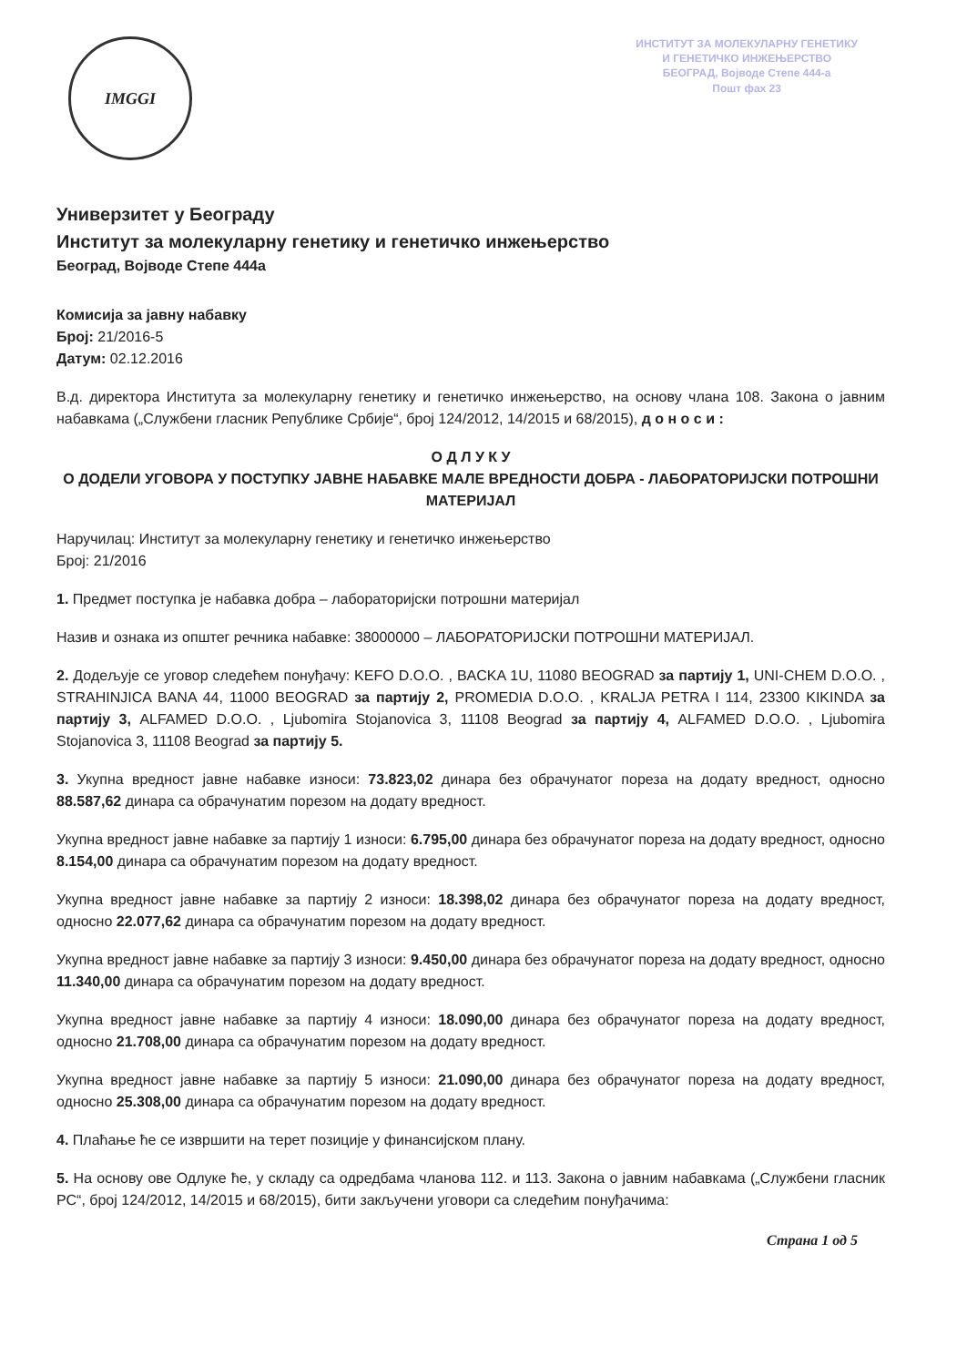IMGGI
ИНСТИТУТ ЗА МОЛЕКУЛАРНУ ГЕНЕТИКУ
И ГЕНЕТИЧКО ИНЖЕЊЕРСТВО
БЕОГРАД, Војводе Степе 444-а
Пошт фах 23
Универзитет у Београду
Институт за молекуларну генетику и генетичко инжењерство
Београд, Војводе Степе 444а
Комисија за јавну набавку
Број: 21/2016-5
Датум: 02.12.2016
В.д. директора Института за молекуларну генетику и генетичко инжењерство, на основу члана 108. Закона о јавним набавкама („Службени гласник Републике Србије“, број 124/2012, 14/2015 и 68/2015), д о н о с и :
О Д Л У К У
О ДОДЕЛИ УГОВОРА У ПОСТУПКУ ЈАВНЕ НАБАВКЕ МАЛЕ ВРЕДНОСТИ ДОБРА - ЛАБОРАТОРИЈСКИ ПОТРОШНИ МАТЕРИЈАЛ
Наручилац: Институт за молекуларну генетику и генетичко инжењерство
Број: 21/2016
1. Предмет поступка је набавка добра – лабораторијски потрошни материјал
Назив и ознака из општег речника набавке: 38000000 – ЛАБОРАТОРИЈСКИ ПОТРОШНИ МАТЕРИЈАЛ.
2. Додељује се уговор следећем понуђачу: KEFO D.O.O. , BACKA 1U, 11080 BEOGRAD за партију 1, UNI-CHEM D.O.O. , STRAHINJICA BANA 44, 11000 BEOGRAD за партију 2, PROMEDIA D.O.O. , KRALJA PETRA I 114, 23300 KIKINDA за партију 3, ALFAMED D.O.O. , Ljubomira Stojanovica 3, 11108 Beograd за партију 4, ALFAMED D.O.O. , Ljubomira Stojanovica 3, 11108 Beograd за партију 5.
3. Укупна вредност јавне набавке износи: 73.823,02 динара без обрачунатог пореза на додату вредност, односно 88.587,62 динара са обрачунатим порезом на додату вредност.
Укупна вредност јавне набавке за партију 1 износи: 6.795,00 динара без обрачунатог пореза на додату вредност, односно 8.154,00 динара са обрачунатим порезом на додату вредност.
Укупна вредност јавне набавке за партију 2 износи: 18.398,02 динара без обрачунатог пореза на додату вредност, односно 22.077,62 динара са обрачунатим порезом на додату вредност.
Укупна вредност јавне набавке за партију 3 износи: 9.450,00 динара без обрачунатог пореза на додату вредност, односно 11.340,00 динара са обрачунатим порезом на додату вредност.
Укупна вредност јавне набавке за партију 4 износи: 18.090,00 динара без обрачунатог пореза на додату вредност, односно 21.708,00 динара са обрачунатим порезом на додату вредност.
Укупна вредност јавне набавке за партију 5 износи: 21.090,00 динара без обрачунатог пореза на додату вредност, односно 25.308,00 динара са обрачунатим порезом на додату вредност.
4. Плаћање ће се извршити на терет позиције у финансијском плану.
5. На основу ове Одлуке ће, у складу са одредбама чланова 112. и 113. Закона о јавним набавкама („Службени гласник РС“, број 124/2012, 14/2015 и 68/2015), бити закључени уговори са следећим понуђачима:
Страна 1 од 5